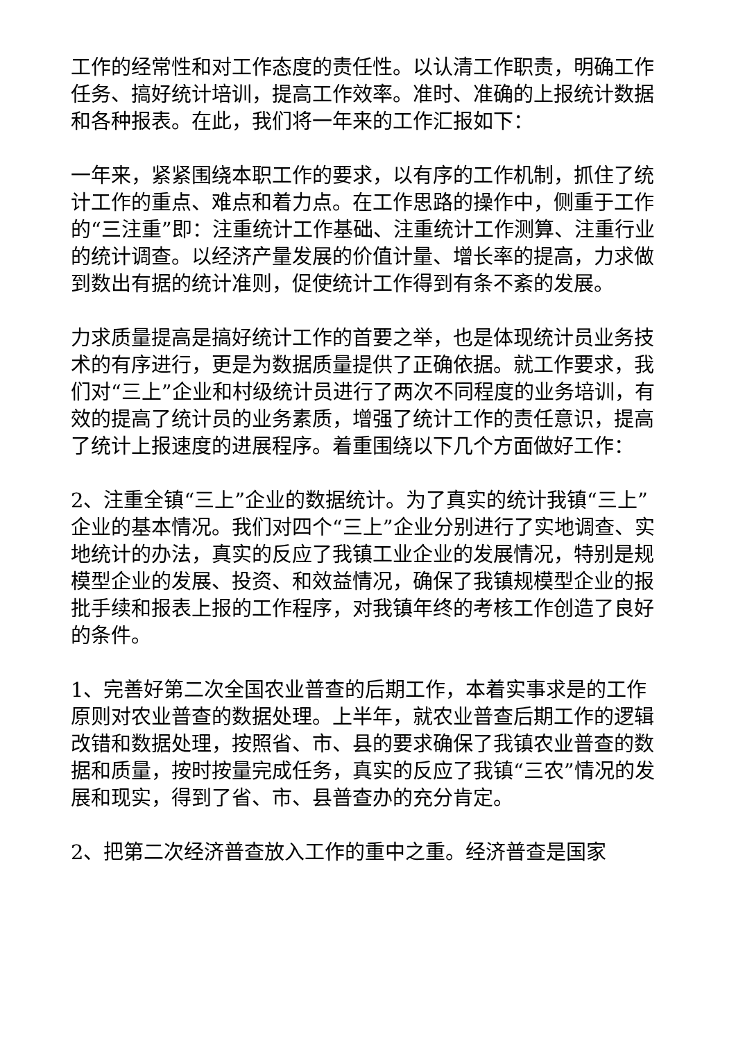工作的经常性和对工作态度的责任性。以认清工作职责，明确工作任务、搞好统计培训，提高工作效率。准时、准确的上报统计数据和各种报表。在此，我们将一年来的工作汇报如下：
一年来，紧紧围绕本职工作的要求，以有序的工作机制，抓住了统计工作的重点、难点和着力点。在工作思路的操作中，侧重于工作的“三注重”即：注重统计工作基础、注重统计工作测算、注重行业的统计调查。以经济产量发展的价值计量、增长率的提高，力求做到数出有据的统计准则，促使统计工作得到有条不紊的发展。
力求质量提高是搞好统计工作的首要之举，也是体现统计员业务技术的有序进行，更是为数据质量提供了正确依据。就工作要求，我们对“三上”企业和村级统计员进行了两次不同程度的业务培训，有效的提高了统计员的业务素质，增强了统计工作的责任意识，提高了统计上报速度的进展程序。着重围绕以下几个方面做好工作：
2、注重全镇“三上”企业的数据统计。为了真实的统计我镇“三上”企业的基本情况。我们对四个“三上”企业分别进行了实地调查、实地统计的办法，真实的反应了我镇工业企业的发展情况，特别是规模型企业的发展、投资、和效益情况，确保了我镇规模型企业的报批手续和报表上报的工作程序，对我镇年终的考核工作创造了良好的条件。
1、完善好第二次全国农业普查的后期工作，本着实事求是的工作原则对农业普查的数据处理。上半年，就农业普查后期工作的逻辑改错和数据处理，按照省、市、县的要求确保了我镇农业普查的数据和质量，按时按量完成任务，真实的反应了我镇“三农”情况的发展和现实，得到了省、市、县普查办的充分肯定。
2、把第二次经济普查放入工作的重中之重。经济普查是国家